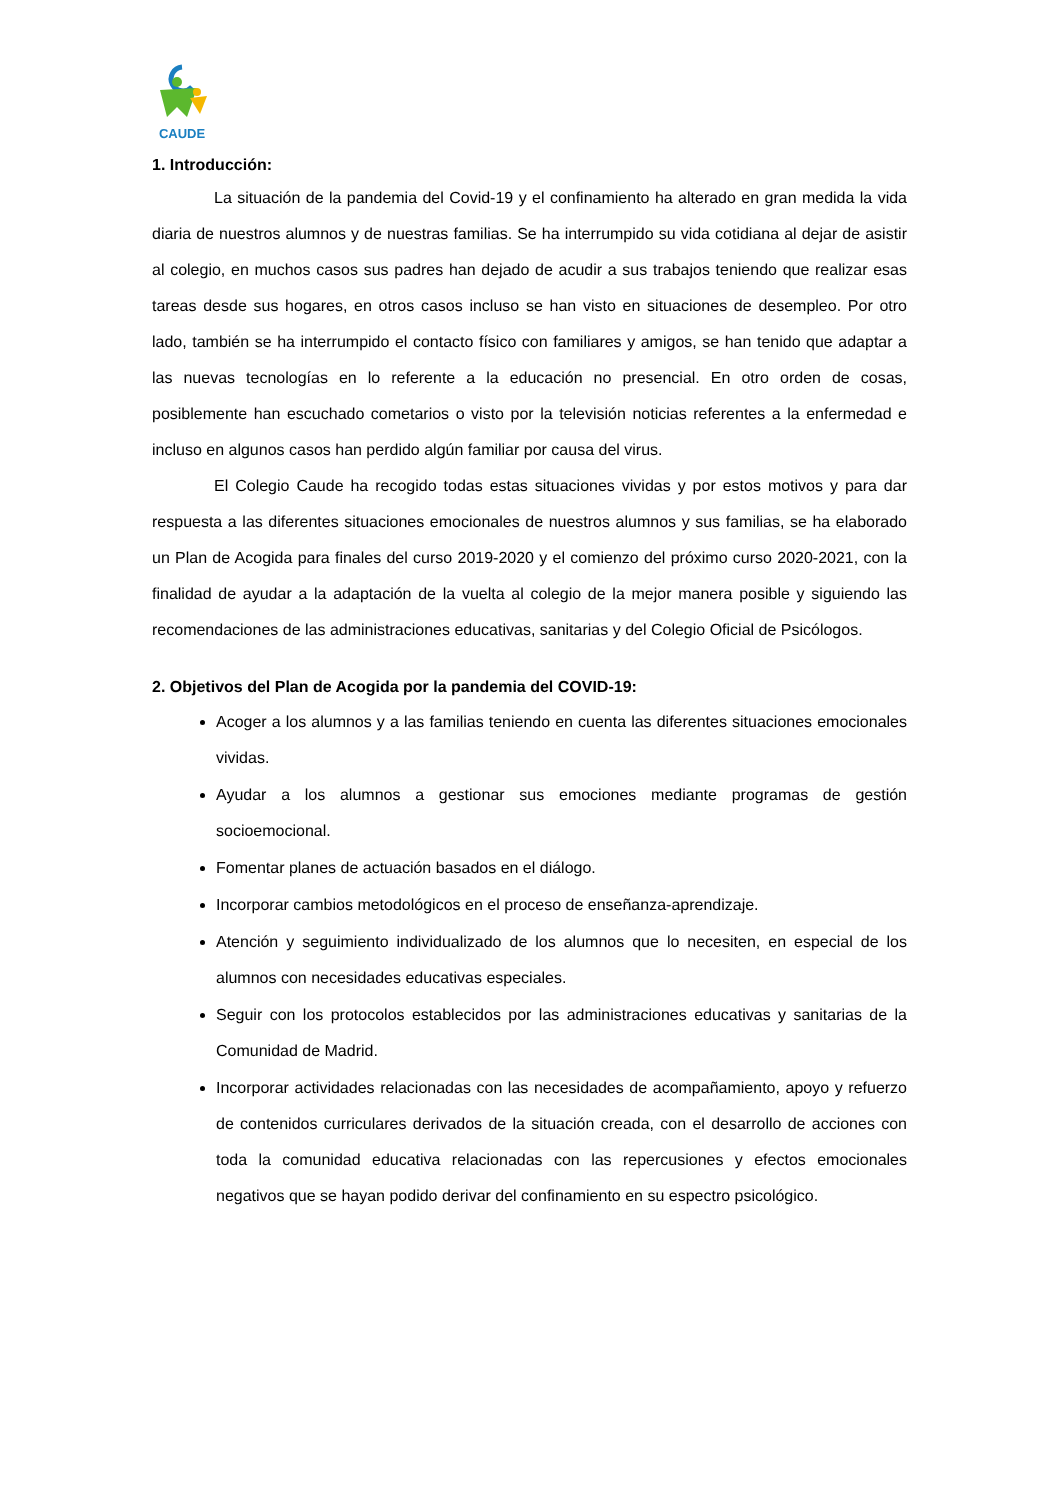CAUDE
1. Introducción:
La situación de la pandemia del Covid-19 y el confinamiento ha alterado en gran medida la vida diaria de nuestros alumnos y de nuestras familias. Se ha interrumpido su vida cotidiana al dejar de asistir al colegio, en muchos casos sus padres han dejado de acudir a sus trabajos teniendo que realizar esas tareas desde sus hogares, en otros casos incluso se han visto en situaciones de desempleo. Por otro lado, también se ha interrumpido el contacto físico con familiares y amigos, se han tenido que adaptar a las nuevas tecnologías en lo referente a la educación no presencial. En otro orden de cosas, posiblemente han escuchado cometarios o visto por la televisión noticias referentes a la enfermedad e incluso en algunos casos han perdido algún familiar por causa del virus.
El Colegio Caude ha recogido todas estas situaciones vividas y por estos motivos y para dar respuesta a las diferentes situaciones emocionales de nuestros alumnos y sus familias, se ha elaborado un Plan de Acogida para finales del curso 2019-2020 y el comienzo del próximo curso 2020-2021, con la finalidad de ayudar a la adaptación de la vuelta al colegio de la mejor manera posible y siguiendo las recomendaciones de las administraciones educativas, sanitarias y del Colegio Oficial de Psicólogos.
2. Objetivos del Plan de Acogida por la pandemia del COVID-19:
Acoger a los alumnos y a las familias teniendo en cuenta las diferentes situaciones emocionales vividas.
Ayudar a los alumnos a gestionar sus emociones mediante programas de gestión socioemocional.
Fomentar planes de actuación basados en el diálogo.
Incorporar cambios metodológicos en el proceso de enseñanza-aprendizaje.
Atención y seguimiento individualizado de los alumnos que lo necesiten, en especial de los alumnos con necesidades educativas especiales.
Seguir con los protocolos establecidos por las administraciones educativas y sanitarias de la Comunidad de Madrid.
Incorporar actividades relacionadas con las necesidades de acompañamiento, apoyo y refuerzo de contenidos curriculares derivados de la situación creada, con el desarrollo de acciones con toda la comunidad educativa relacionadas con las repercusiones y efectos emocionales negativos que se hayan podido derivar del confinamiento en su espectro psicológico.